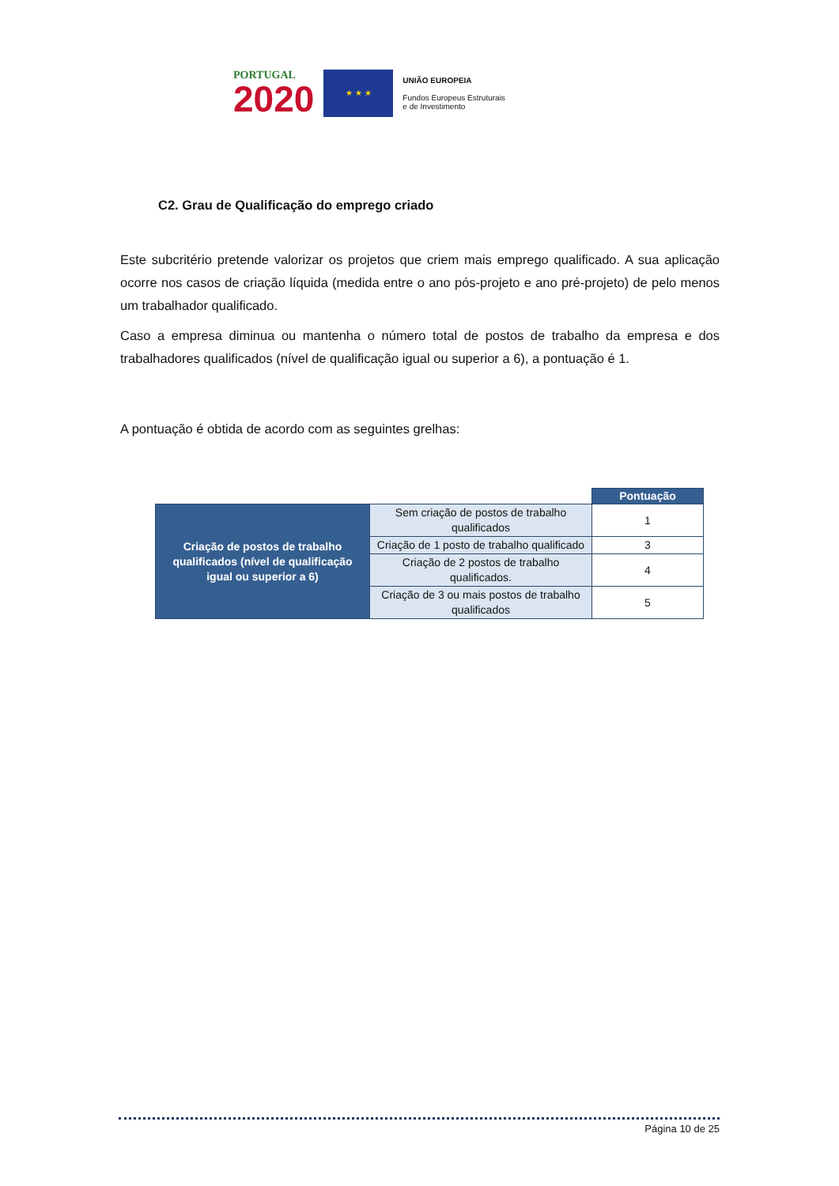PORTUGAL
2020
★ ★ ★
UNIÃO EUROPEIA
Fundos Europeus Estruturais
e de Investimento
C2. Grau de Qualificação do emprego criado
Este subcritério pretende valorizar os projetos que criem mais emprego qualificado. A sua aplicação ocorre nos casos de criação líquida (medida entre o ano pós-projeto e ano pré-projeto) de pelo menos um trabalhador qualificado.
Caso a empresa diminua ou mantenha o número total de postos de trabalho da empresa e dos trabalhadores qualificados (nível de qualificação igual ou superior a 6), a pontuação é 1.
A pontuação é obtida de acordo com as seguintes grelhas:
| | | Pontuação |
| Criação de postos de trabalho qualificados (nível de qualificação igual ou superior a 6) | Sem criação de postos de trabalho qualificados | 1 |
| | Criação de 1 posto de trabalho qualificado | 3 |
| | Criação de 2 postos de trabalho qualificados. | 4 |
| | Criação de 3 ou mais postos de trabalho qualificados | 5 |
Página 10 de 25